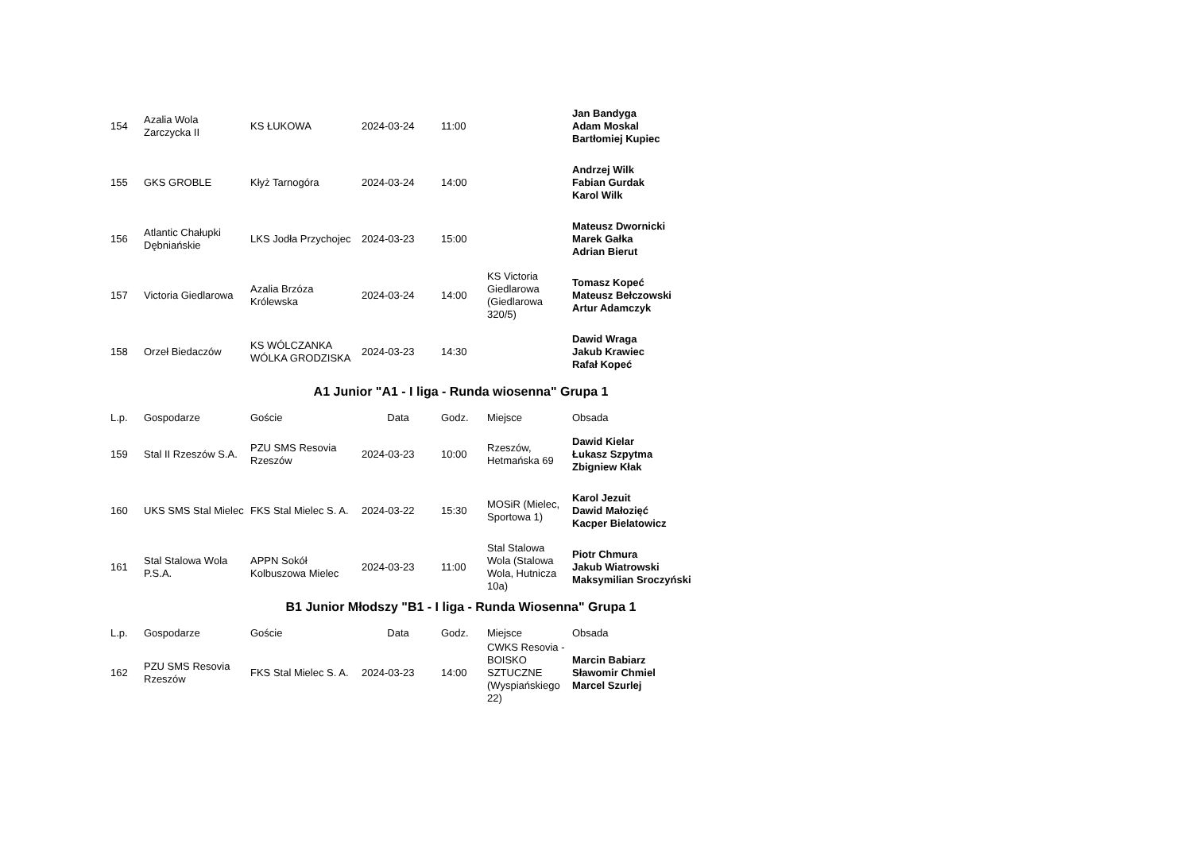| 154 | Azalia Wola Zarczycka II | KS ŁUKOWA | 2024-03-24 | 11:00 | | Jan Bandyga Adam Moskal Bartłomiej Kupiec |
| 155 | GKS GROBLE | Kłyż Tarnogóra | 2024-03-24 | 14:00 | | Andrzej Wilk Fabian Gurdak Karol Wilk |
| 156 | Atlantic Chałupki Dębniańskie | LKS Jodła Przychojec | 2024-03-23 | 15:00 | | Mateusz Dwornicki Marek Gałka Adrian Bierut |
| 157 | Victoria Giedlarowa | Azalia Brzóza Królewska | 2024-03-24 | 14:00 | KS Victoria Giedlarowa (Giedlarowa 320/5) | Tomasz Kopeć Mateusz Bełczowski Artur Adamczyk |
| 158 | Orzeł Biedaczów | KS WÓLCZANKA WÓLKA GRODZISKA | 2024-03-23 | 14:30 | | Dawid Wraga Jakub Krawiec Rafał Kopeć |
A1 Junior "A1 - I liga - Runda wiosenna" Grupa 1
| L.p. | Gospodarze | Goście | Data | Godz. | Miejsce | Obsada |
| --- | --- | --- | --- | --- | --- | --- |
| 159 | Stal II Rzeszów S.A. | PZU SMS Resovia Rzeszów | 2024-03-23 | 10:00 | Rzeszów, Hetmańska 69 | Dawid Kielar Łukasz Szpytma Zbigniew Kłak |
| 160 | UKS SMS Stal Mielec | FKS Stal Mielec S. A. | 2024-03-22 | 15:30 | MOSiR (Mielec, Sportowa 1) | Karol Jezuit Dawid Małozięć Kacper Bielatowicz |
| 161 | Stal Stalowa Wola P.S.A. | APPN Sokół Kolbuszowa Mielec | 2024-03-23 | 11:00 | Stal Stalowa Wola (Stalowa Wola, Hutnicza 10a) | Piotr Chmura Jakub Wiatrowski Maksymilian Sroczyński |
B1 Junior Młodszy "B1 - I liga - Runda Wiosenna" Grupa 1
| L.p. | Gospodarze | Goście | Data | Godz. | Miejsce | Obsada |
| --- | --- | --- | --- | --- | --- | --- |
| 162 | PZU SMS Resovia Rzeszów | FKS Stal Mielec S. A. | 2024-03-23 | 14:00 | CWKS Resovia - BOISKO SZTUCZNE (Wyspiańskiego 22) | Marcin Babiarz Sławomir Chmiel Marcel Szurlej |